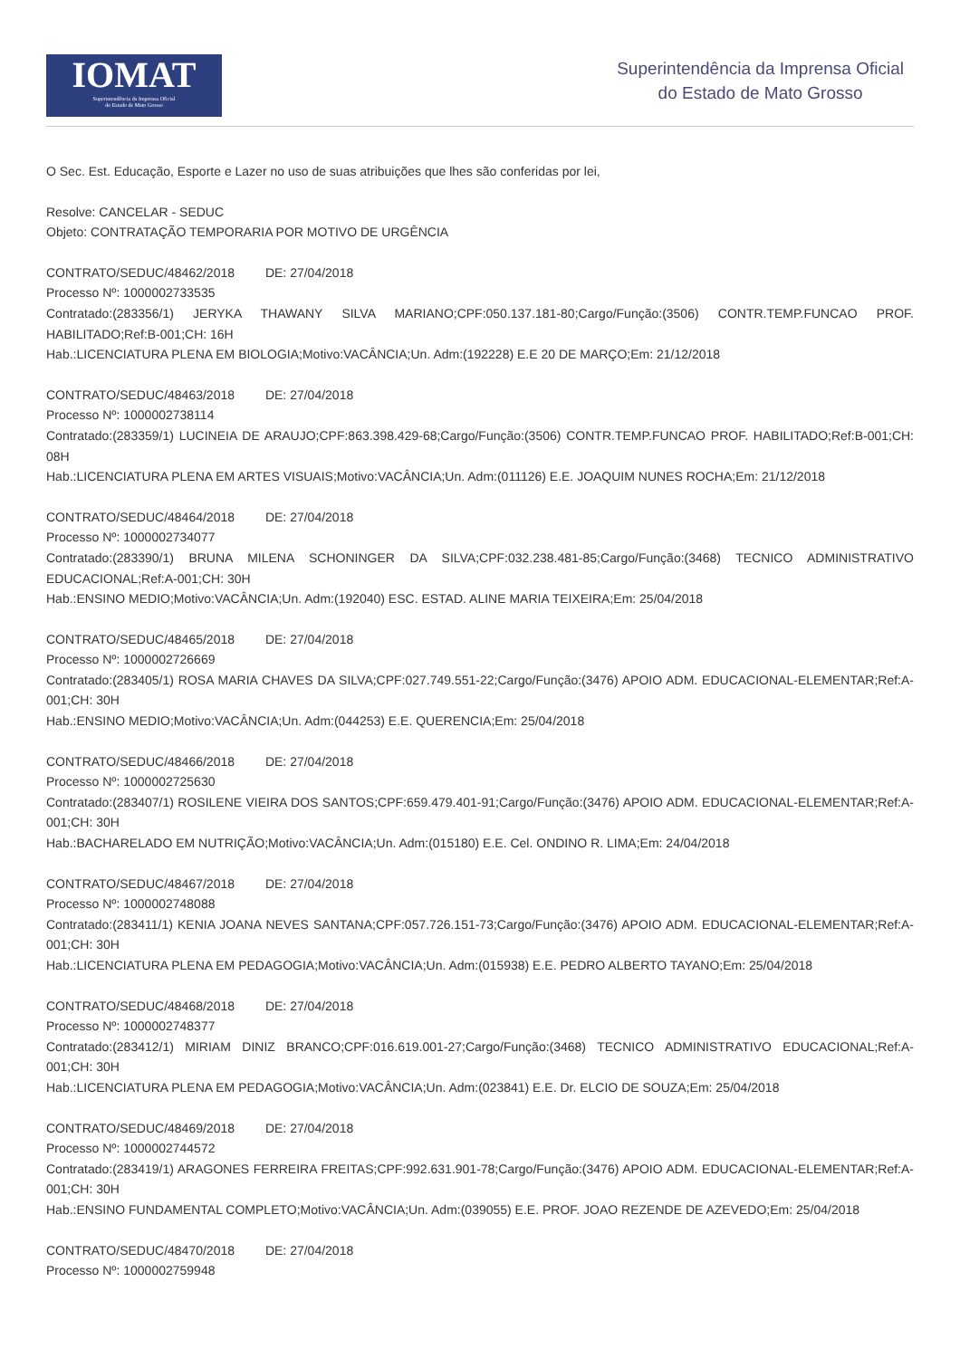IOMAT
Superintendência da Imprensa Oficial
do Estado de Mato Grosso
Superintendência da Imprensa Oficial
do Estado de Mato Grosso
O Sec. Est. Educação, Esporte e Lazer no uso de suas atribuições que lhes são conferidas por lei,
Resolve: CANCELAR - SEDUC
Objeto: CONTRATAÇÃO TEMPORARIA POR MOTIVO DE URGÊNCIA
CONTRATO/SEDUC/48462/2018 DE: 27/04/2018
Processo Nº: 1000002733535
Contratado:(283356/1) JERYKA THAWANY SILVA MARIANO;CPF:050.137.181-80;Cargo/Função:(3506) CONTR.TEMP.FUNCAO PROF. HABILITADO;Ref:B-001;CH: 16H
Hab.:LICENCIATURA PLENA EM BIOLOGIA;Motivo:VACÂNCIA;Un. Adm:(192228) E.E 20 DE MARÇO;Em: 21/12/2018
CONTRATO/SEDUC/48463/2018 DE: 27/04/2018
Processo Nº: 1000002738114
Contratado:(283359/1) LUCINEIA DE ARAUJO;CPF:863.398.429-68;Cargo/Função:(3506) CONTR.TEMP.FUNCAO PROF. HABILITADO;Ref:B-001;CH: 08H
Hab.:LICENCIATURA PLENA EM ARTES VISUAIS;Motivo:VACÂNCIA;Un. Adm:(011126) E.E. JOAQUIM NUNES ROCHA;Em: 21/12/2018
CONTRATO/SEDUC/48464/2018 DE: 27/04/2018
Processo Nº: 1000002734077
Contratado:(283390/1) BRUNA MILENA SCHONINGER DA SILVA;CPF:032.238.481-85;Cargo/Função:(3468) TECNICO ADMINISTRATIVO EDUCACIONAL;Ref:A-001;CH: 30H
Hab.:ENSINO MEDIO;Motivo:VACÂNCIA;Un. Adm:(192040) ESC. ESTAD. ALINE MARIA TEIXEIRA;Em: 25/04/2018
CONTRATO/SEDUC/48465/2018 DE: 27/04/2018
Processo Nº: 1000002726669
Contratado:(283405/1) ROSA MARIA CHAVES DA SILVA;CPF:027.749.551-22;Cargo/Função:(3476) APOIO ADM. EDUCACIONAL-ELEMENTAR;Ref:A-001;CH: 30H
Hab.:ENSINO MEDIO;Motivo:VACÂNCIA;Un. Adm:(044253) E.E. QUERENCIA;Em: 25/04/2018
CONTRATO/SEDUC/48466/2018 DE: 27/04/2018
Processo Nº: 1000002725630
Contratado:(283407/1) ROSILENE VIEIRA DOS SANTOS;CPF:659.479.401-91;Cargo/Função:(3476) APOIO ADM. EDUCACIONAL-ELEMENTAR;Ref:A-001;CH: 30H
Hab.:BACHARELADO EM NUTRIÇÃO;Motivo:VACÂNCIA;Un. Adm:(015180) E.E. Cel. ONDINO R. LIMA;Em: 24/04/2018
CONTRATO/SEDUC/48467/2018 DE: 27/04/2018
Processo Nº: 1000002748088
Contratado:(283411/1) KENIA JOANA NEVES SANTANA;CPF:057.726.151-73;Cargo/Função:(3476) APOIO ADM. EDUCACIONAL-ELEMENTAR;Ref:A-001;CH: 30H
Hab.:LICENCIATURA PLENA EM PEDAGOGIA;Motivo:VACÂNCIA;Un. Adm:(015938) E.E. PEDRO ALBERTO TAYANO;Em: 25/04/2018
CONTRATO/SEDUC/48468/2018 DE: 27/04/2018
Processo Nº: 1000002748377
Contratado:(283412/1) MIRIAM DINIZ BRANCO;CPF:016.619.001-27;Cargo/Função:(3468) TECNICO ADMINISTRATIVO EDUCACIONAL;Ref:A-001;CH: 30H
Hab.:LICENCIATURA PLENA EM PEDAGOGIA;Motivo:VACÂNCIA;Un. Adm:(023841) E.E. Dr. ELCIO DE SOUZA;Em: 25/04/2018
CONTRATO/SEDUC/48469/2018 DE: 27/04/2018
Processo Nº: 1000002744572
Contratado:(283419/1) ARAGONES FERREIRA FREITAS;CPF:992.631.901-78;Cargo/Função:(3476) APOIO ADM. EDUCACIONAL-ELEMENTAR;Ref:A-001;CH: 30H
Hab.:ENSINO FUNDAMENTAL COMPLETO;Motivo:VACÂNCIA;Un. Adm:(039055) E.E. PROF. JOAO REZENDE DE AZEVEDO;Em: 25/04/2018
CONTRATO/SEDUC/48470/2018 DE: 27/04/2018
Processo Nº: 1000002759948